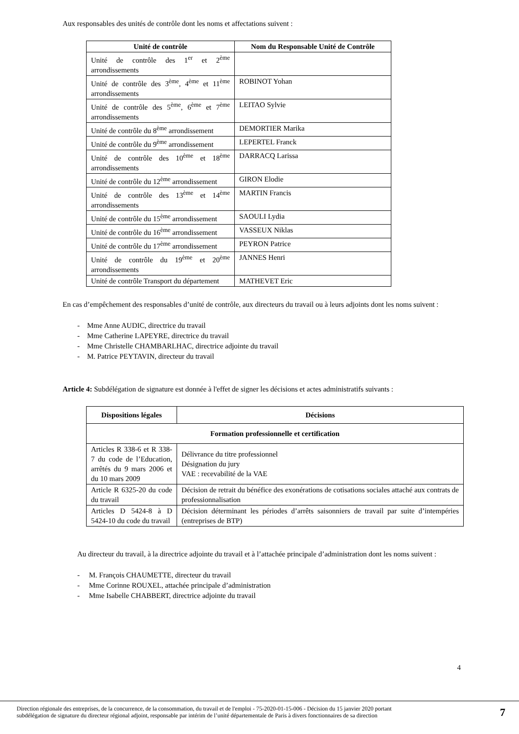Aux responsables des unités de contrôle dont les noms et affectations suivent :
| Unité de contrôle | Nom du Responsable Unité de Contrôle |
| --- | --- |
| Unité de contrôle des 1<sup>er</sup> et 2<sup>ème</sup> arrondissements | |
| Unité de contrôle des 3<sup>ème</sup>, 4<sup>ème</sup> et 11<sup>ème</sup> arrondissements | ROBINOT Yohan |
| Unité de contrôle des 5<sup>ème</sup>, 6<sup>ème</sup> et 7<sup>ème</sup> arrondissements | LEITAO Sylvie |
| Unité de contrôle du 8<sup>ème</sup> arrondissement | DEMORTIER Marika |
| Unité de contrôle du 9<sup>ème</sup> arrondissement | LEPERTEL Franck |
| Unité de contrôle des 10<sup>ème</sup> et 18<sup>ème</sup> arrondissements | DARRACQ Larissa |
| Unité de contrôle du 12<sup>ème</sup> arrondissement | GIRON Elodie |
| Unité de contrôle des 13<sup>ème</sup> et 14<sup>ème</sup> arrondissements | MARTIN Francis |
| Unité de contrôle du 15<sup>ème</sup> arrondissement | SAOULI Lydia |
| Unité de contrôle du 16<sup>ème</sup> arrondissement | VASSEUX Niklas |
| Unité de contrôle du 17<sup>ème</sup> arrondissement | PEYRON Patrice |
| Unité de contrôle du 19<sup>ème</sup> et 20<sup>ème</sup> arrondissements | JANNES Henri |
| Unité de contrôle Transport du département | MATHEVET Eric |
En cas d’empêchement des responsables d’unité de contrôle, aux directeurs du travail ou à leurs adjoints dont les noms suivent :
- Mme Anne AUDIC, directrice du travail
- Mme Catherine LAPEYRE, directrice du travail
- Mme Christelle CHAMBARLHAC, directrice adjointe du travail
- M. Patrice PEYTAVIN, directeur du travail
Article 4: Subdélégation de signature est donnée à l'effet de signer les décisions et actes administratifs suivants :
| Dispositions légales | Décisions |
| --- | --- |
| Formation professionnelle et certification | |
| Articles R 338-6 et R 338-7 du code de l’Education, arrêtés du 9 mars 2006 et du 10 mars 2009 | Délivrance du titre professionnel Désignation du jury VAE : recevabilité de la VAE |
| Article R 6325-20 du code du travail | Décision de retrait du bénéfice des exonérations de cotisations sociales attaché aux contrats de professionnalisation |
| Articles D 5424-8 à D 5424-10 du code du travail | Décision déterminant les périodes d’arrêts saisonniers de travail par suite d’intempéries (entreprises de BTP) |
Au directeur du travail, à la directrice adjointe du travail et à l’attachée principale d’administration dont les noms suivent :
- M. François CHAUMETTE, directeur du travail
- Mme Corinne ROUXEL, attachée principale d’administration
- Mme Isabelle CHABBERT, directrice adjointe du travail
4
Direction régionale des entreprises, de la concurrence, de la consommation, du travail et de l'emploi - 75-2020-01-15-006 - Décision du 15 janvier 2020 portant
subdélégation de signature du directeur régional adjoint, responsable par intérim de l’unité départementale de Paris à divers fonctionnaires de sa direction 7